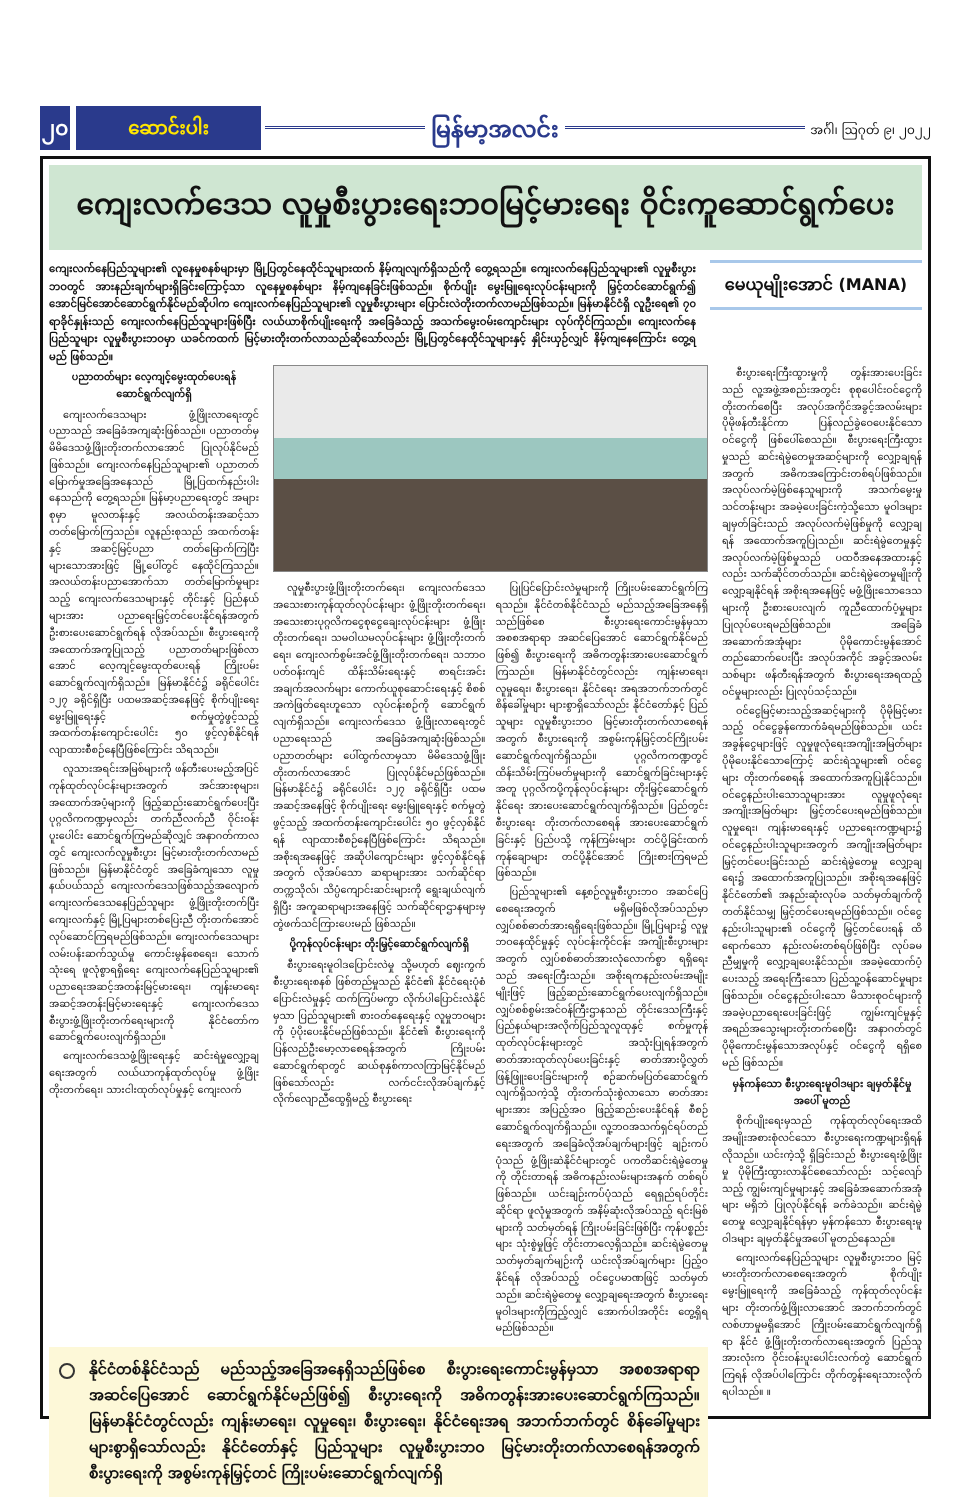၂၀ ဆောင်းပါး မြန်မာ့အလင်း အင်္ဂါ၊ ဩဂုတ် ၉၊ ၂၀၂၂
ကျေးလက်ဒေသ လူမှုစီးပွားရေးဘဝမြင့်မားရေး ဝိုင်းကူဆောင်ရွက်ပေး
ကျေးလက်နေပြည်သူများ၏ လူနေမှုစနစ်များမှာ မြို့ပြတွင်နေထိုင်သူများထက် နိမ့်ကျလျက်ရှိသည်ကို တွေ့ရသည်။ ကျေးလက်နေပြည်သူများ၏ လူမှုစီးပွားဘဝတွင် အားနည်းချက်များရှိခြင်းကြောင့်သာ လူနေမှုစနစ်များ နိမ့်ကျနေခြင်းဖြစ်သည်။ စိုက်ပျိုး မွေးမြူရေးလုပ်ငန်းများကို မြှင့်တင်ဆောင်ရွက်၍ အောင်မြင်အောင်ဆောင်ရွက်နိုင်မည်ဆိုပါက ကျေးလက်နေပြည်သူများ၏ လူမှုစီးပွားများ ပြောင်းလဲတိုးတက်လာမည်ဖြစ်သည်။ မြန်မာနိုင်ငံရှိ လူဦးရေ၏ ၇၀ ရာခိုင်နှုန်းသည် ကျေးလက်နေပြည်သူများဖြစ်ပြီး လယ်ယာစိုက်ပျိုးရေးကို အခြေခံသည့် အသက်မွေးဝမ်းကျောင်းများ လုပ်ကိုင်ကြသည်။ ကျေးလက်နေပြည်သူများ လူမှုစီးပွားဘဝမှာ ယခင်ကထက် မြင့်မားတိုးတက်လာသည်ဆိုသော်လည်း မြို့ပြတွင်နေထိုင်သူများနှင့် နှိုင်းယှဉ်လျှင် နိမ့်ကျနေကြောင်း တွေ့ရမည် ဖြစ်သည်။
မေယုမျိုးအောင် (MANA)
ပညာတတ်များ လေ့ကျင့်မွေးထုတ်ပေးရန် ဆောင်ရွက်လျက်ရှိ
ကျေးလက်ဒေသများ ဖွံ့ဖြိုးလာရေးတွင် ပညာသည် အခြေခံအကျဆုံးဖြစ်သည်။ ပညာတတ်မှ မိမိဒေသဖွံ့ဖြိုးတိုးတက်လာအောင် ပြုလုပ်နိုင်မည်ဖြစ်သည်။ ကျေးလက်နေပြည်သူများ၏ ပညာတတ်မြောက်မှုအခြေအနေသည် မြို့ပြထက်နည်းပါးနေသည်ကို တွေ့ရသည်။ မြန်မာ့ပညာရေးတွင် အများစုမှာ မူလတန်းနှင့် အလယ်တန်းအဆင့်သာ တတ်မြောက်ကြသည်။ လူနည်းစုသည် အထက်တန်းနှင့် အဆင့်မြင့်ပညာ တတ်မြောက်ကြပြီး များသောအားဖြင့် မြို့ပေါ်တွင် နေထိုင်ကြသည်။ အလယ်တန်းပညာအောက်သာ တတ်မြောက်မှုများသည့် ကျေးလက်ဒေသများနှင့် တိုင်းနှင့် ပြည်နယ်များအား ပညာရေးမြှင့်တင်ပေးနိုင်ရန်အတွက် ဦးစားပေးဆောင်ရွက်ရန် လိုအပ်သည်။ စီးပွားရေးကို အထောက်အကူပြုသည့် ပညာတတ်များဖြစ်လာအောင် လေ့ကျင့်မွေးထုတ်ပေးရန် ကြိုးပမ်းဆောင်ရွက်လျက်ရှိသည်။ မြန်မာနိုင်ငံ၌ ခရိုင်ပေါင်း ၁၂၇ ခရိုင်ရှိပြီး ပထမအဆင့်အနေဖြင့် စိုက်ပျိုးရေး မွေးမြူရေးနှင့် စက်မှုတွဲဖွင့်သည့် အထက်တန်းကျောင်းပေါင်း ၅၀ ဖွင့်လှစ်နိုင်ရန် လျာထားစီစဉ်နေပြီဖြစ်ကြောင်း သိရသည်။
လူသားအရင်းအမြစ်များကို ဖန်တီးပေးမည့်အပြင် ကုန်ထုတ်လုပ်ငန်းများအတွက် အင်အားစုများ၊ အထောက်အပံ့များကို ဖြည့်ဆည်းဆောင်ရွက်ပေးပြီး ပုဂ္ဂလိကကဏ္ဍမှလည်း တက်ညီလက်ညီ ဝိုင်းဝန်းပူးပေါင်း ဆောင်ရွက်ကြမည်ဆိုလျှင် အနာဂတ်ကာလတွင် ကျေးလက်လူမှုစီးပွား မြင့်မားတိုးတက်လာမည်ဖြစ်သည်။ မြန်မာနိုင်ငံတွင် အခြေခံကျသော လူမှုနယ်ပယ်သည် ကျေးလက်ဒေသဖြစ်သည့်အလျောက် ကျေးလက်ဒေသနေပြည်သူများ ဖွံ့ဖြိုးတိုးတက်ပြီး ကျေးလက်နှင့် မြို့ပြများတစ်ပြေးညီ တိုးတက်အောင် လုပ်ဆောင်ကြရမည်ဖြစ်သည်။ ကျေးလက်ဒေသများ လမ်းပန်းဆက်သွယ်မှု ကောင်းမွန်စေရေး၊ သောက်သုံးရေ ဖူလုံစွာရရှိရေး ကျေးလက်နေပြည်သူများ၏ ပညာရေးအဆင့်အတန်းမြင့်မားရေး၊ ကျန်းမာရေးအဆင့်အတန်းမြင့်မားရေးနှင့် ကျေးလက်ဒေသ စီးပွားဖွံ့ဖြိုးတိုးတက်ရေးများကို နိုင်ငံတော်က ဆောင်ရွက်ပေးလျက်ရှိသည်။
ကျေးလက်ဒေသဖွံ့ဖြိုးရေးနှင့် ဆင်းရဲမှုလျှော့ချရေးအတွက် လယ်ယာကုန်ထုတ်လုပ်မှု ဖွံ့ဖြိုးတိုးတက်ရေး၊ သားငါးထုတ်လုပ်မှုနှင့် ကျေးလက်
လူမှုစီးပွားဖွံ့ဖြိုးတိုးတက်ရေး၊ ကျေးလက်ဒေသ အသေးစားကုန်ထုတ်လုပ်ငန်းများ ဖွံ့ဖြိုးတိုးတက်ရေး၊ အသေးစားပုဂ္ဂလိကငွေစုငွေချေးလုပ်ငန်းများ ဖွံ့ဖြိုးတိုးတက်ရေး၊ သမဝါယမလုပ်ငန်းများ ဖွံ့ဖြိုးတိုးတက်ရေး၊ ကျေးလက်စွမ်းအင်ဖွံ့ဖြိုးတိုးတက်ရေး၊ သဘာဝပတ်ဝန်းကျင် ထိန်းသိမ်းရေးနှင့် စာရင်းအင်းအချက်အလက်များ ကောက်ယူစုဆောင်းရေးနှင့် စိစစ်အကဲဖြတ်ရေးဟူသော လုပ်ငန်းစဉ်ကို ဆောင်ရွက်လျက်ရှိသည်။ ကျေးလက်ဒေသ ဖွံ့ဖြိုးလာရေးတွင် ပညာရေးသည် အခြေခံအကျဆုံးဖြစ်သည်။ ပညာတတ်များ ပေါ်ထွက်လာမှသာ မိမိဒေသဖွံ့ဖြိုးတိုးတက်လာအောင် ပြုလုပ်နိုင်မည်ဖြစ်သည်။ မြန်မာနိုင်ငံ၌ ခရိုင်ပေါင်း ၁၂၇ ခရိုင်ရှိပြီး ပထမအဆင့်အနေဖြင့် စိုက်ပျိုးရေး မွေးမြူရေးနှင့် စက်မှုတွဲဖွင့်သည့် အထက်တန်းကျောင်းပေါင်း ၅၀ ဖွင့်လှစ်နိုင်ရန် လျာထားစီစဉ်နေပြီဖြစ်ကြောင်း သိရသည်။ အစိုးရအနေဖြင့် အဆိုပါကျောင်းများ ဖွင့်လှစ်နိုင်ရန်အတွက် လိုအပ်သော ဆရာများအား သက်ဆိုင်ရာတက္ကသိုလ်၊ သိပ္ပံကျောင်းဆင်းများကို ရွေးချယ်လျက်ရှိပြီး အကူဆရာများအနေဖြင့် သက်ဆိုင်ရာဌာနများမှ တွဲဖက်သင်ကြားပေးမည် ဖြစ်သည်။
ပို့ကုန်လုပ်ငန်းများ တိုးမြှင့်ဆောင်ရွက်လျက်ရှိ
စီးပွားရေးမူဝါဒပြောင်းလဲမှု သို့မဟုတ် ဈေးကွက်စီးပွားရေးစနစ် ဖြစ်တည်မှုသည် နိုင်ငံ၏ နိုင်ငံရေးပုံစံပြောင်းလဲမှုနှင့် ထက်ကြပ်မကွာ လိုက်ပါပြောင်းလဲနိုင်မှသာ ပြည်သူများ၏ စားဝတ်နေရေးနှင့် လူမှုဘဝများကို ပံ့ပိုးပေးနိုင်မည်ဖြစ်သည်။ နိုင်ငံ၏ စီးပွားရေးကို ပြန်လည်ဦးမော့လာစေရန်အတွက် ကြိုးပမ်းဆောင်ရွက်ရာတွင် ဆယ်စုနှစ်ကာလကြာမြင့်နိုင်မည်ဖြစ်သော်လည်း လက်ငင်းလိုအပ်ချက်နှင့် လိုက်လျောညီထွေရှိမည့် စီးပွားရေး
ပြုပြင်ပြောင်းလဲမှုများကို ကြိုးပမ်းဆောင်ရွက်ကြရသည်။ နိုင်ငံတစ်နိုင်ငံသည် မည်သည့်အခြေအနေရှိသည်ဖြစ်စေ စီးပွားရေးကောင်းမွန်မှသာ အစစအရာရာ အဆင်ပြေအောင် ဆောင်ရွက်နိုင်မည်ဖြစ်၍ စီးပွားရေးကို အဓိကတွန်းအားပေးဆောင်ရွက်ကြသည်။ မြန်မာနိုင်ငံတွင်လည်း ကျန်းမာရေး၊ လူမှုရေး၊ စီးပွားရေး၊ နိုင်ငံရေး အရအဘက်ဘက်တွင် စိန်ခေါ်မှုများ များစွာရှိသော်လည်း နိုင်ငံတော်နှင့် ပြည်သူများ လူမှုစီးပွားဘဝ မြင့်မားတိုးတက်လာစေရန်အတွက် စီးပွားရေးကို အစွမ်းကုန်မြှင့်တင်ကြိုးပမ်းဆောင်ရွက်လျက်ရှိသည်။ ပုဂ္ဂလိကကဏ္ဍတွင် ထိန်းသိမ်းကြပ်မတ်မှုများကို ဆောင်ရွက်ခြင်းများနှင့်အတူ ပုဂ္ဂလိကပို့ကုန်လုပ်ငန်းများ တိုးမြှင့်ဆောင်ရွက်နိုင်ရေး အားပေးဆောင်ရွက်လျက်ရှိသည်။ ပြည်တွင်းစီးပွားရေး တိုးတက်လာစေရန် အားပေးဆောင်ရွက်ခြင်းနှင့် ပြည်ပသို့ ကုန်ကြမ်းများ တင်ပို့ခြင်းထက် ကုန်ချောများ တင်ပို့နိုင်အောင် ကြိုးစားကြရမည်ဖြစ်သည်။
ပြည်သူများ၏ နေ့စဉ်လူမှုစီးပွားဘဝ အဆင်ပြေစေရေးအတွက် မရှိမဖြစ်လိုအပ်သည်မှာ လျှပ်စစ်ဓာတ်အားရရှိရေးဖြစ်သည်။ မြို့ပြများ၌ လူမှုဘဝနေထိုင်မှုနှင့် လုပ်ငန်းကိုင်ငန်း အကျိုးစီးပွားများအတွက် လျှပ်စစ်ဓာတ်အားလုံလောက်စွာ ရရှိရေးသည် အရေးကြီးသည်။ အစိုးရကနည်းလမ်းအမျိုးမျိုးဖြင့် ဖြည့်ဆည်းဆောင်ရွက်ပေးလျက်ရှိသည်။ လျှပ်စစ်စွမ်းအင်ဝန်ကြီးဌာနသည် တိုင်းဒေသကြီးနှင့်ပြည်နယ်များအလိုက်ပြည်သူလူထုနှင့် စက်မှုကုန်ထုတ်လုပ်ငန်းများတွင် အသုံးပြုရန်အတွက် ဓာတ်အားထုတ်လုပ်ပေးခြင်းနှင့် ဓာတ်အားပို့လွှတ်ဖြန့်ဖြူးပေးခြင်းများကို စဉ်ဆက်မပြတ်ဆောင်ရွက်လျက်ရှိသကဲ့သို့ တိုးတက်သုံးစွဲလာသော ဓာတ်အားများအား အပြည့်အဝ ဖြည့်ဆည်းပေးနိုင်ရန် စီစဉ်ဆောင်ရွက်လျက်ရှိသည်။ လူ့ဘဝအသက်ရှင်ရပ်တည်ရေးအတွက် အခြေခံလိုအပ်ချက်များဖြင့် ချဉ်းကပ်ပုံသည် ဖွံ့ဖြိုးဆဲနိုင်ငံများတွင် ပကတိဆင်းရဲမွဲတေမှုကို တိုင်းတာရန် အဓိကနည်းလမ်းများအနက် တစ်ရပ်ဖြစ်သည်။ ယင်းချဉ်းကပ်ပုံသည် ရေရှည်ရပ်တိုင်းဆိုင်ရာ ဖူလုံမှုအတွက် အနိမ့်ဆုံးလိုအပ်သည့် ရင်းမြစ်များကို သတ်မှတ်ရန် ကြိုးပမ်းခြင်းဖြစ်ပြီး ကုန်ပစ္စည်းများ သုံးစွဲမှုဖြင့် တိုင်းတာလေ့ရှိသည်။ ဆင်းရဲမွဲတေမှု သတ်မှတ်ချက်မျဉ်းကို ယင်းလိုအပ်ချက်များ ပြည့်ဝနိုင်ရန် လိုအပ်သည့် ဝင်ငွေပမာဏဖြင့် သတ်မှတ်သည်။ ဆင်းရဲမွဲတေမှု လျှော့ချရေးအတွက် စီးပွားရေးမူဝါဒများကိုကြည့်လျှင် အောက်ပါအတိုင်း တွေ့ရှိရမည်ဖြစ်သည်။
နိုင်ငံတစ်နိုင်ငံသည် မည်သည့်အခြေအနေရှိသည်ဖြစ်စေ စီးပွားရေးကောင်းမွန်မှသာ အစစအရာရာ အဆင်ပြေအောင် ဆောင်ရွက်နိုင်မည်ဖြစ်၍ စီးပွားရေးကို အဓိကတွန်းအားပေးဆောင်ရွက်ကြသည်။ မြန်မာနိုင်ငံတွင်လည်း ကျန်းမာရေး၊ လူမှုရေး၊ စီးပွားရေး၊ နိုင်ငံရေးအရ အဘက်ဘက်တွင် စိန်ခေါ်မှုများ များစွာရှိသော်လည်း နိုင်ငံတော်နှင့် ပြည်သူများ လူမှုစီးပွားဘဝ မြင့်မားတိုးတက်လာစေရန်အတွက် စီးပွားရေးကို အစွမ်းကုန်မြှင့်တင် ကြိုးပမ်းဆောင်ရွက်လျက်ရှိ
စီးပွားရေးကြီးထွားမှုကို တွန်းအားပေးခြင်းသည် လူ့အဖွဲ့အစည်းအတွင်း စုစုပေါင်းဝင်ငွေကို တိုးတက်စေပြီး အလုပ်အကိုင်အခွင့်အလမ်းများ ပိုမိုဖန်တီးနိုင်ကာ ပြန်လည်ခွဲဝေပေးနိုင်သော ဝင်ငွေကို ဖြစ်ပေါ်စေသည်။ စီးပွားရေးကြီးထွားမှုသည် ဆင်းရဲမွဲတေမှုအဆင့်များကို လျှော့ချရန်အတွက် အဓိကအကြောင်းတစ်ရပ်ဖြစ်သည်။ အလုပ်လက်မဲ့ဖြစ်နေသူများကို အသက်မွေးမှုသင်တန်းများ အခမဲ့ပေးခြင်းကဲ့သို့သော မူဝါဒများ ချမှတ်ခြင်းသည် အလုပ်လက်မဲ့ဖြစ်မှုကို လျှော့ချရန် အထောက်အကူပြုသည်။ ဆင်းရဲမွဲတေမှုနှင့် အလုပ်လက်မဲ့ဖြစ်မှုသည် ပထဝီအနေအထားနှင့်လည်း သက်ဆိုင်တတ်သည်။ ဆင်းရဲမွဲတေမှုမျိုးကို လျှော့ချနိုင်ရန် အစိုးရအနေဖြင့် မဖွံ့ဖြိုးသောဒေသများကို ဦးစားပေးလျက် ကူညီထောက်ပံ့မှုများ ပြုလုပ်ပေးရမည်ဖြစ်သည်။ အခြေခံအဆောက်အအုံများ ပိုမိုကောင်းမွန်အောင် တည်ဆောက်ပေးပြီး အလုပ်အကိုင် အခွင့်အလမ်းသစ်များ ဖန်တီးရန်အတွက် စီးပွားရေးအရထည့်ဝင်မှုများလည်း ပြုလုပ်သင့်သည်။
ဝင်ငွေမြင့်မားသည့်အဆင့်များကို ပိုမိုမြင့်မားသည့် ဝင်ငွေခွန်ကောက်ခံရမည်ဖြစ်သည်။ ယင်းအခွန်ငွေများဖြင့် လူမှုဖူလုံရေးအကျိုးအမြတ်များ ပိုမိုပေးနိုင်သောကြောင့် ဆင်းရဲသူများ၏ ဝင်ငွေများ တိုးတက်စေရန် အထောက်အကူပြုနိုင်သည်။ ဝင်ငွေနည်းပါးသောသူများအား လူမှုဖူလုံရေးအကျိုးအမြတ်များ မြှင့်တင်ပေးရမည်ဖြစ်သည်။ လူမှုရေး၊ ကျန်းမာရေးနှင့် ပညာရေးကဏ္ဍများ၌ ဝင်ငွေနည်းပါးသူများအတွက် အကျိုးအမြတ်များ မြှင့်တင်ပေးခြင်းသည် ဆင်းရဲမွဲတေမှု လျှော့ချရေး၌ အထောက်အကူပြုသည်။ အစိုးရအနေဖြင့် နိုင်ငံတော်၏ အနည်းဆုံးလုပ်ခ သတ်မှတ်ချက်ကို တတ်နိုင်သမျှ မြှင့်တင်ပေးရမည်ဖြစ်သည်။ ဝင်ငွေနည်းပါးသူများ၏ ဝင်ငွေကို မြှင့်တင်ပေးရန် ထိရောက်သော နည်းလမ်းတစ်ရပ်ဖြစ်ပြီး လုပ်ခမညီမျှမှုကို လျှော့ချပေးနိုင်သည်။ အခမဲ့ထောက်ပံ့ပေးသည့် အရေးကြီးသော ပြည်သူ့ဝန်ဆောင်မှုများ ဖြစ်သည်။ ဝင်ငွေနည်းပါးသော မိသားစုဝင်များကို အခမဲ့ပညာရေးပေးခြင်းဖြင့် ကျွမ်းကျင်မှုနှင့် အရည်အသွေးများတိုးတက်စေပြီး အနာဂတ်တွင် ပိုမိုကောင်းမွန်သောအလုပ်နှင့် ဝင်ငွေကို ရရှိစေမည် ဖြစ်သည်။
မှန်ကန်သော စီးပွားရေးမူဝါဒများ ချမှတ်နိုင်မှုအပေါ် မူတည်
စိုက်ပျိုးရေးမှသည် ကုန်ထုတ်လုပ်ရေးအထိ အမျိုးအစားစုံလင်သော စီးပွားရေးကဏ္ဍများရှိရန် လိုသည်။ ယင်းကဲ့သို့ ရှိခြင်းသည် စီးပွားရေးဖွံ့ဖြိုးမှု ပိုမိုကြီးထွားလာနိုင်စေသော်လည်း သင့်လျော်သည့် ကျွမ်းကျင်မှုများနှင့် အခြေခံအဆောက်အအုံများ မရှိဘဲ ပြုလုပ်နိုင်ရန် ခက်ခဲသည်။ ဆင်းရဲမွဲတေမှု လျှော့ချနိုင်ရန်မှာ မှန်ကန်သော စီးပွားရေးမူဝါဒများ ချမှတ်နိုင်မှုအပေါ် မူတည်နေသည်။
ကျေးလက်နေပြည်သူများ လူမှုစီးပွားဘဝ မြင့်မားတိုးတက်လာစေရေးအတွက် စိုက်ပျိုး မွေးမြူရေးကို အခြေခံသည့် ကုန်ထုတ်လုပ်ငန်းများ တိုးတက်ဖွံ့ဖြိုးလာအောင် အဘက်ဘက်တွင် လစ်ဟာမှုမရှိအောင် ကြိုးပမ်းဆောင်ရွက်လျက်ရှိရာ နိုင်ငံ ဖွံ့ဖြိုးတိုးတက်လာရေးအတွက် ပြည်သူအားလုံးက ဝိုင်းဝန်းပူးပေါင်းလက်တွဲ ဆောင်ရွက်ကြရန် လိုအပ်ပါကြောင်း တိုက်တွန်းရေးသားလိုက်ရပါသည်။ ။